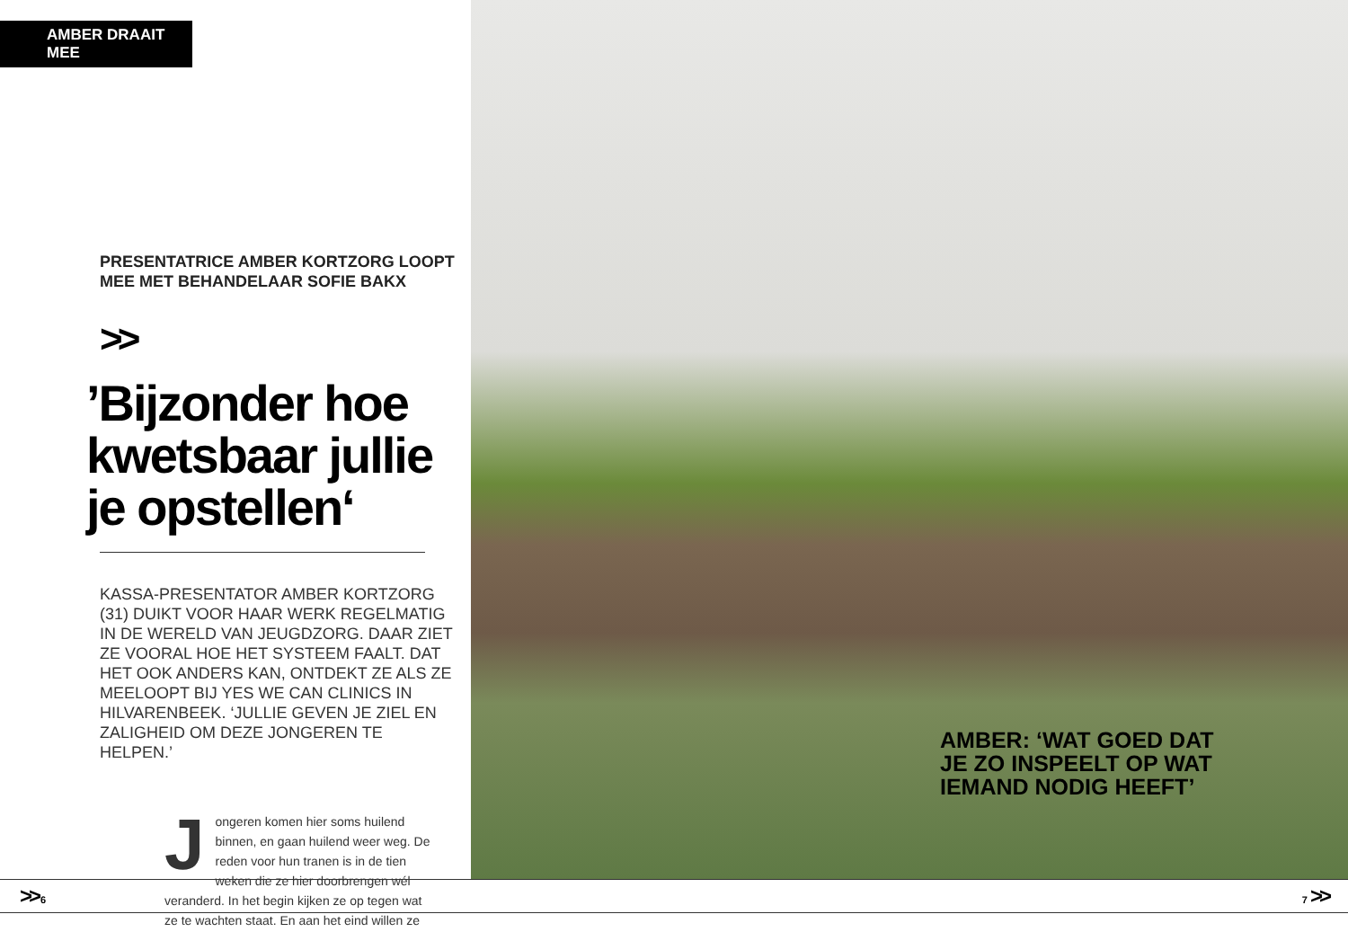AMBER DRAAIT MEE
PRESENTATRICE AMBER KORTZORG LOOPT
MEE MET BEHANDELAAR SOFIE BAKX
>>
’Bijzonder hoe kwetsbaar jullie je opstellen‘
KASSA-PRESENTATOR AMBER KORTZORG (31) DUIKT VOOR HAAR WERK REGELMATIG IN DE WERELD VAN JEUGDZORG. DAAR ZIET ZE VOORAL HOE HET SYSTEEM FAALT. DAT HET OOK ANDERS KAN, ONTDEKT ZE ALS ZE MEELOOPT BIJ YES WE CAN CLINICS IN HILVARENBEEK. ‘JULLIE GEVEN JE ZIEL EN ZALIGHEID OM DEZE JONGEREN TE HELPEN.’
Jongeren komen hier soms huilend binnen, en gaan huilend weer weg. De reden voor hun tranen is in de tien weken die ze hier doorbrengen wél veranderd. In het begin kijken ze op tegen wat ze te wachten staat. En aan het eind willen ze
AMBER: ‘WAT GOED DAT
JE ZO INSPEELT OP WAT
IEMAND NODIG HEEFT’
>> 6 7 >>